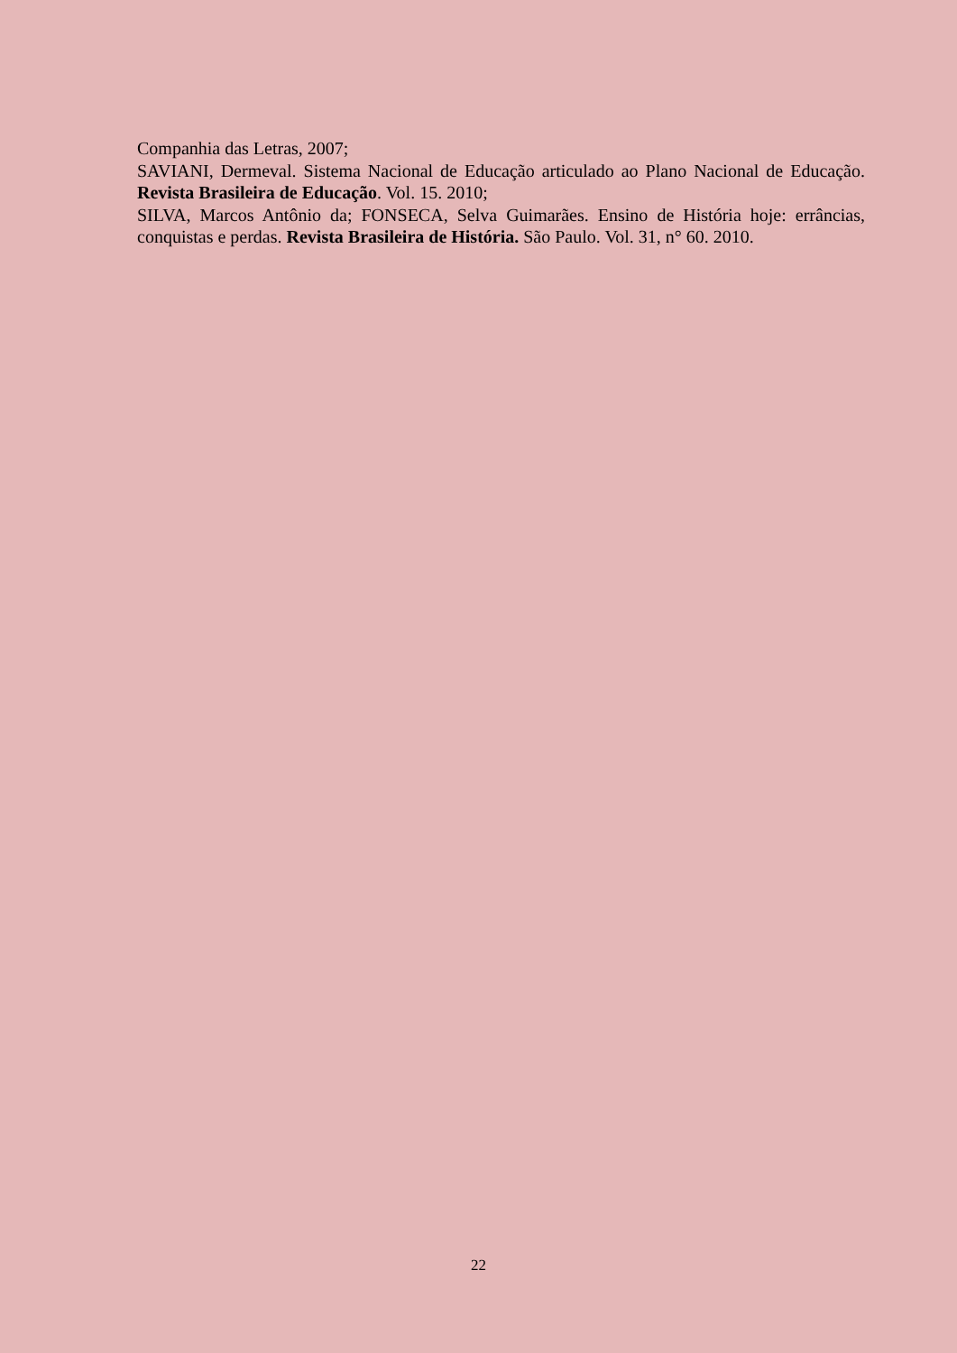Companhia das Letras, 2007;
SAVIANI, Dermeval. Sistema Nacional de Educação articulado ao Plano Nacional de Educação. Revista Brasileira de Educação. Vol. 15. 2010;
SILVA, Marcos Antônio da; FONSECA, Selva Guimarães. Ensino de História hoje: errâncias, conquistas e perdas. Revista Brasileira de História. São Paulo. Vol. 31, n° 60. 2010.
22